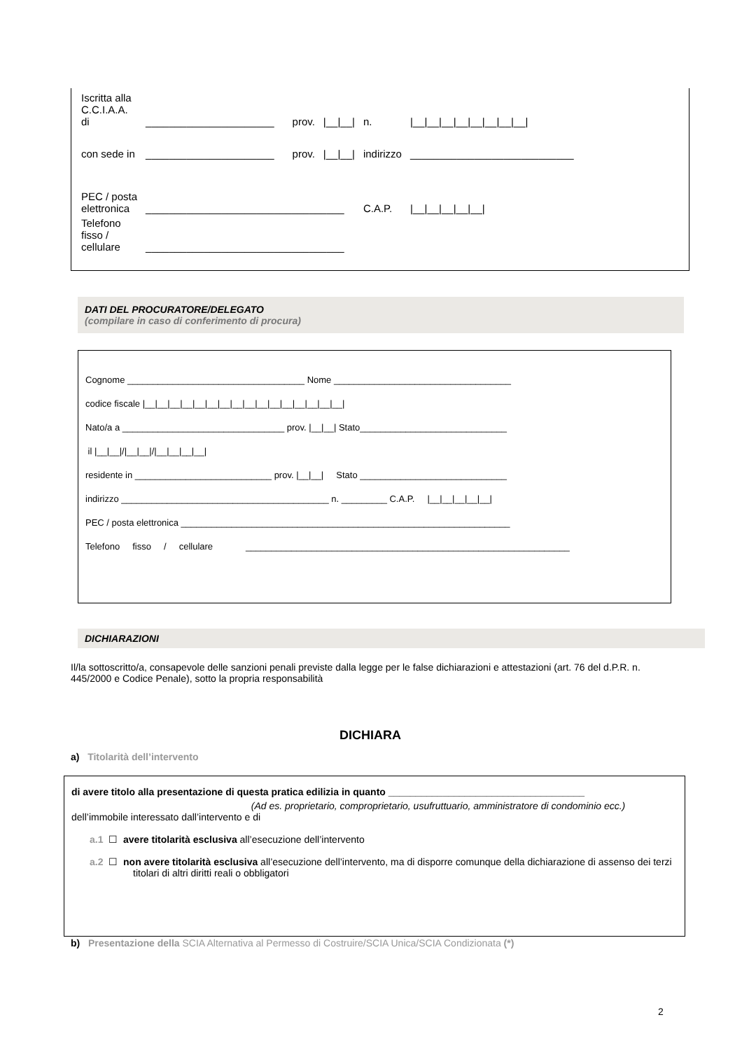| Iscritta alla C.C.I.A.A. di | ______________________ | prov. | /__/__/ | n. | /__/__/__/__/__/__/__/__/ | |
| con sede in | ______________________ | prov. | /__/__/ | indirizzo | ____________________________ | |
| PEC / posta elettronica | __________________________________ | | | C.A.P. | | /__/__/__/__/__/ |
| Telefono fisso / cellulare | __________________________________ | | | | | |
DATI DEL PROCURATORE/DELEGATO
(compilare in caso di conferimento di procura)
Cognome ___________________________________ Nome ___________________________________
codice fiscale |__|__|__|__|__|__|__|__|__|__|__|__|__|__|__|__|
Nato/a a ________________________________ prov. |__|__| Stato_____________________________
il |__|__|/|__|__|/|__|__|__|__|
residente in ___________________________ prov. |__|__| Stato _____________________________
indirizzo _________________________________________ n. _________ C.A.P. |__|__|__|__|__|
PEC / posta elettronica _________________________________________________________________
Telefono fisso / cellulare ________________________________________________________________
DICHIARAZIONI
Il/la sottoscritto/a, consapevole delle sanzioni penali previste dalla legge per le false dichiarazioni e attestazioni (art. 76 del d.P.R. n. 445/2000 e Codice Penale), sotto la propria responsabilità
DICHIARA
a) Titolarità dell’intervento
di avere titolo alla presentazione di questa pratica edilizia in quanto ____________________________________
(Ad es. proprietario, comproprietario, usufruttuario, amministratore di condominio ecc.)
dell’immobile interessato dall’intervento e di
a.1 ☐ avere titolarità esclusiva all’esecuzione dell’intervento
a.2 ☐ non avere titolarità esclusiva all’esecuzione dell’intervento, ma di disporre comunque della dichiarazione di assenso dei terzi titolari di altri diritti reali o obbligatori
b) Presentazione della SCIA Alternativa al Permesso di Costruire/SCIA Unica/SCIA Condizionata (*)
2